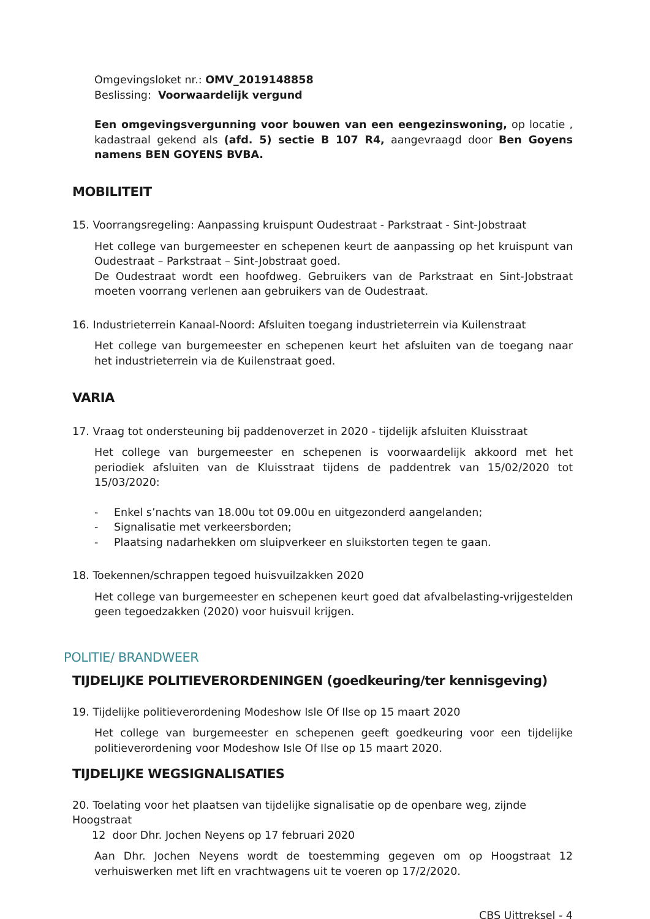Omgevingsloket nr.: OMV_2019148858
Beslissing: Voorwaardelijk vergund
Een omgevingsvergunning voor bouwen van een eengezinswoning, op locatie , kadastraal gekend als (afd. 5) sectie B 107 R4, aangevraagd door Ben Goyens namens BEN GOYENS BVBA.
MOBILITEIT
15. Voorrangsregeling: Aanpassing kruispunt Oudestraat - Parkstraat - Sint-Jobstraat
Het college van burgemeester en schepenen keurt de aanpassing op het kruispunt van Oudestraat – Parkstraat – Sint-Jobstraat goed.
De Oudestraat wordt een hoofdweg. Gebruikers van de Parkstraat en Sint-Jobstraat moeten voorrang verlenen aan gebruikers van de Oudestraat.
16. Industrieterrein Kanaal-Noord: Afsluiten toegang industrieterrein via Kuilenstraat
Het college van burgemeester en schepenen keurt het afsluiten van de toegang naar het industrieterrein via de Kuilenstraat goed.
VARIA
17. Vraag tot ondersteuning bij paddenoverzet in 2020 - tijdelijk afsluiten Kluisstraat
Het college van burgemeester en schepenen is voorwaardelijk akkoord met het periodiek afsluiten van de Kluisstraat tijdens de paddentrek van 15/02/2020 tot 15/03/2020:
- Enkel s’nachts van 18.00u tot 09.00u en uitgezonderd aangelanden;
- Signalisatie met verkeersborden;
- Plaatsing nadarhekken om sluipverkeer en sluikstorten tegen te gaan.
18. Toekennen/schrappen tegoed huisvuilzakken 2020
Het college van burgemeester en schepenen keurt goed dat afvalbelasting-vrijgestelden geen tegoedzakken (2020) voor huisvuil krijgen.
POLITIE/ BRANDWEER
TIJDELIJKE POLITIEVERORDENINGEN (goedkeuring/ter kennisgeving)
19. Tijdelijke politieverordening Modeshow Isle Of Ilse op 15 maart 2020
Het college van burgemeester en schepenen geeft goedkeuring voor een tijdelijke politieverordening voor Modeshow Isle Of Ilse op 15 maart 2020.
TIJDELIJKE WEGSIGNALISATIES
20. Toelating voor het plaatsen van tijdelijke signalisatie op de openbare weg, zijnde Hoogstraat
12 door Dhr. Jochen Neyens op 17 februari 2020
Aan Dhr. Jochen Neyens wordt de toestemming gegeven om op Hoogstraat 12 verhuiswerken met lift en vrachtwagens uit te voeren op 17/2/2020.
CBS Uittreksel - 4